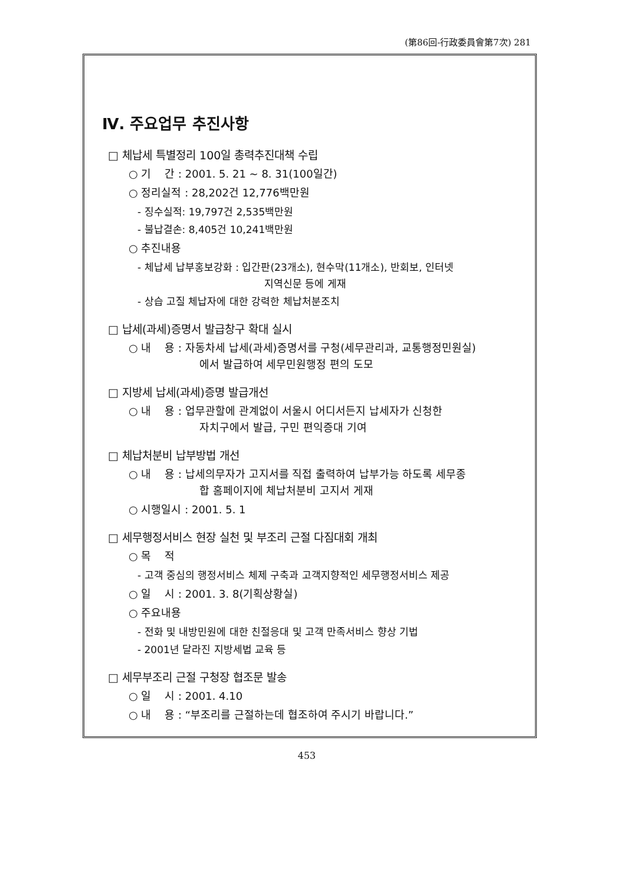(第86回-行政委員會第7次) 281
Ⅳ. 주요업무 추진사항
□ 체납세 특별정리 100일 총력추진대책 수립
○ 기 간 : 2001. 5. 21 ~ 8. 31(100일간)
○ 정리실적 : 28,202건 12,776백만원
- 징수실적: 19,797건 2,535백만원
- 불납결손: 8,405건 10,241백만원
○ 추진내용
- 체납세 납부홍보강화 : 입간판(23개소), 현수막(11개소), 반회보, 인터넷
지역신문 등에 게재
- 상습 고질 체납자에 대한 강력한 체납처분조치
□ 납세(과세)증명서 발급창구 확대 실시
○ 내 용 : 자동차세 납세(과세)증명서를 구청(세무관리과, 교통행정민원실)
에서 발급하여 세무민원행정 편의 도모
□ 지방세 납세(과세)증명 발급개선
○ 내 용 : 업무관할에 관계없이 서울시 어디서든지 납세자가 신청한
자치구에서 발급, 구민 편익증대 기여
□ 체납처분비 납부방법 개선
○ 내 용 : 납세의무자가 고지서를 직접 출력하여 납부가능 하도록 세무종
합 홈페이지에 체납처분비 고지서 게재
○ 시행일시 : 2001. 5. 1
□ 세무행정서비스 현장 실천 및 부조리 근절 다짐대회 개최
○ 목 적
- 고객 중심의 행정서비스 체제 구축과 고객지향적인 세무행정서비스 제공
○ 일 시 : 2001. 3. 8(기획상황실)
○ 주요내용
- 전화 및 내방민원에 대한 친절응대 및 고객 만족서비스 향상 기법
- 2001년 달라진 지방세법 교육 등
□ 세무부조리 근절 구청장 협조문 발송
○ 일 시 : 2001. 4.10
○ 내 용 : “부조리를 근절하는데 협조하여 주시기 바랍니다.”
453